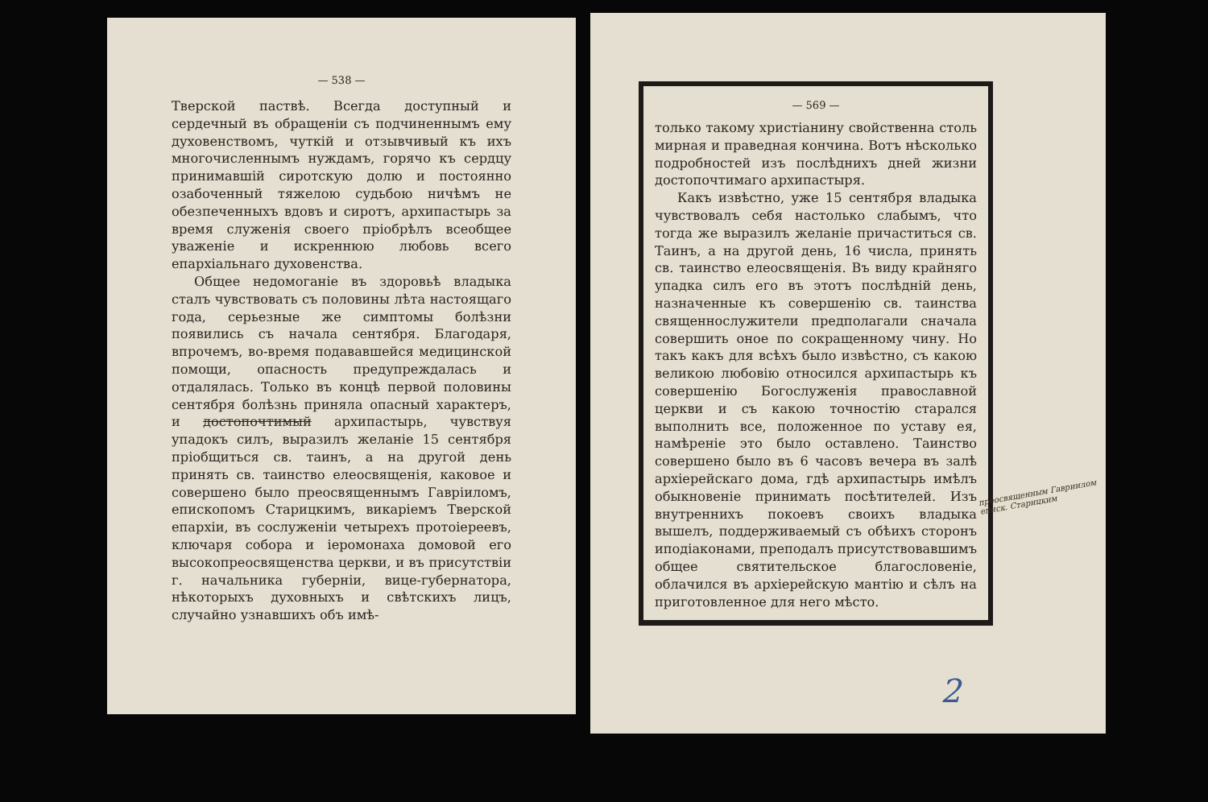— 538 —
Тверской паствѣ. Всегда доступный и сердечный въ обращеніи съ подчиненнымъ ему духовенствомъ, чуткій и отзывчивый къ ихъ многочисленнымъ нуждамъ, горячо къ сердцу принимавшій сиротскую долю и постоянно озабоченный тяжелою судьбою ничѣмъ не обезпеченныхъ вдовъ и сиротъ, архипастырь за время служенія своего пріобрѣлъ всеобщее уваженіе и искреннюю любовь всего епархіальнаго духовенства.
Общее недомоганіе въ здоровьѣ владыка сталъ чувствовать съ половины лѣта настоящаго года, серьезные же симптомы болѣзни появились съ начала сентября. Благодаря, впрочемъ, во-время подававшейся медицинской помощи, опасность предупреждалась и отдалялась. Только въ концѣ первой половины сентября болѣзнь приняла опасный характеръ, и достопочтимый архипастырь, чувствуя упадокъ силъ, выразилъ желаніе 15 сентября пріобщиться св. таинъ, а на другой день принять св. таинство елеосвященія, каковое и совершено было преосвященнымъ Гавріиломъ, епископомъ Старицкимъ, викаріемъ Тверской епархіи, въ сослуженіи четырехъ протоіереевъ, ключаря собора и іеромонаха домовой его высокопреосвященства церкви, и въ присутствіи г. начальника губерніи, вице-губернатора, нѣкоторыхъ духовныхъ и свѣтскихъ лицъ, случайно узнавшихъ объ имѣ-
— 569 —
только такому христіанину свойственна столь мирная и праведная кончина. Вотъ нѣсколько подробностей изъ послѣднихъ дней жизни достопочтимаго архипастыря.
Какъ извѣстно, уже 15 сентября владыка чувствовалъ себя настолько слабымъ, что тогда же выразилъ желаніе причаститься св. Таинъ, а на другой день, 16 числа, принять св. таинство елеосвященія. Въ виду крайняго упадка силъ его въ этотъ послѣдній день, назначенные къ совершенію св. таинства священнослужители предполагали сначала совершить оное по сокращенному чину. Но такъ какъ для всѣхъ было извѣстно, съ какою великою любовію относился архипастырь къ совершенію Богослуженія православной церкви и съ какою точностію старался выполнить все, положенное по уставу ея, намѣреніе это было оставлено. Таинство совершено было въ 6 часовъ вечера въ залѣ архіерейскаго дома, гдѣ архипастырь имѣлъ обыкновеніе принимать посѣтителей. Изъ внутреннихъ покоевъ своихъ владыка вышелъ, поддерживаемый съ обѣихъ сторонъ иподіаконами, преподалъ присутствовавшимъ общее святительское благословеніе, облачился въ архіерейскую мантію и сѣлъ на приготовленное для него мѣсто.
преосвященным Гавриилом
еписк. Старицким
2